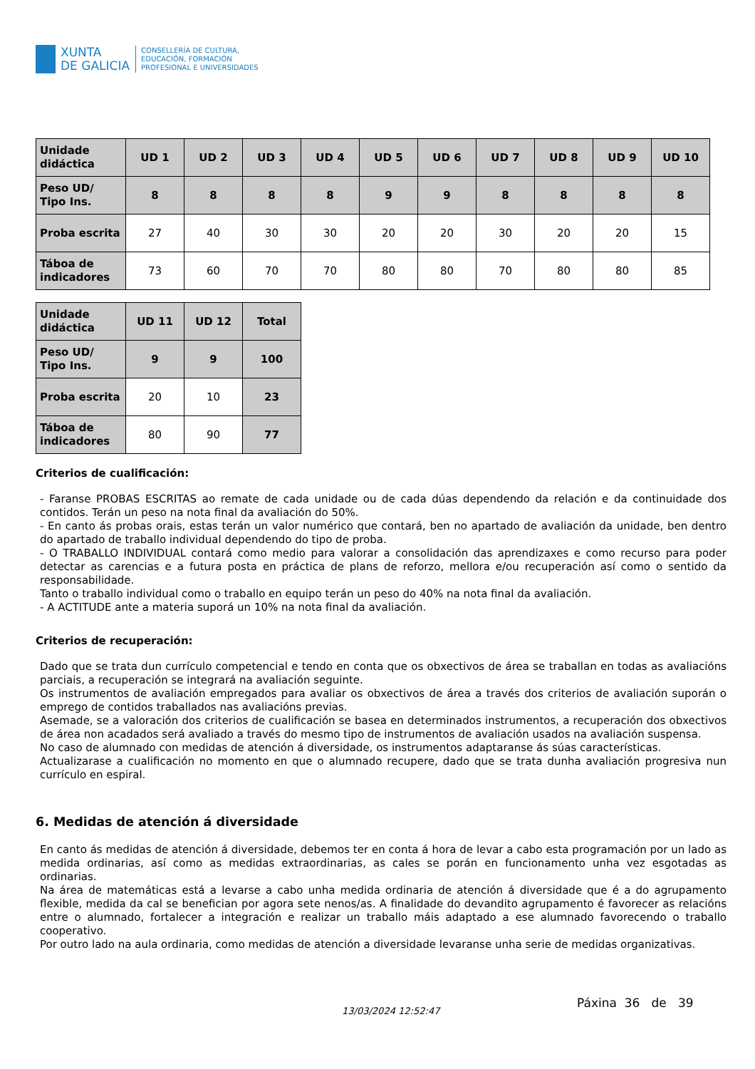XUNTA
DE GALICIA
CONSELLERÍA DE CULTURA,
EDUCACIÓN, FORMACIÓN
PROFESIONAL E UNIVERSIDADES
| Unidade didáctica | UD 1 | UD 2 | UD 3 | UD 4 | UD 5 | UD 6 | UD 7 | UD 8 | UD 9 | UD 10 |
| --- | --- | --- | --- | --- | --- | --- | --- | --- | --- | --- |
| Peso UD/ Tipo Ins. | 8 | 8 | 8 | 8 | 9 | 9 | 8 | 8 | 8 | 8 |
| Proba escrita | 27 | 40 | 30 | 30 | 20 | 20 | 30 | 20 | 20 | 15 |
| Táboa de indicadores | 73 | 60 | 70 | 70 | 80 | 80 | 70 | 80 | 80 | 85 |
| Unidade didáctica | UD 11 | UD 12 | Total |
| --- | --- | --- | --- |
| Peso UD/ Tipo Ins. | 9 | 9 | 100 |
| Proba escrita | 20 | 10 | 23 |
| Táboa de indicadores | 80 | 90 | 77 |
Criterios de cualificación:
- Faranse PROBAS ESCRITAS ao remate de cada unidade ou de cada dúas dependendo da relación e da continuidade dos contidos. Terán un peso na nota final da avaliación do 50%.
- En canto ás probas orais, estas terán un valor numérico que contará, ben no apartado de avaliación da unidade, ben dentro do apartado de traballo individual dependendo do tipo de proba.
- O TRABALLO INDIVIDUAL contará como medio para valorar a consolidación das aprendizaxes e como recurso para poder detectar as carencias e a futura posta en práctica de plans de reforzo, mellora e/ou recuperación así como o sentido da responsabilidade.
Tanto o traballo individual como o traballo en equipo terán un peso do 40% na nota final da avaliación.
- A ACTITUDE ante a materia suporá un 10% na nota final da avaliación.
Criterios de recuperación:
Dado que se trata dun currículo competencial e tendo en conta que os obxectivos de área se traballan en todas as avaliacións parciais, a recuperación se integrará na avaliación seguinte.
Os instrumentos de avaliación empregados para avaliar os obxectivos de área a través dos criterios de avaliación suporán o emprego de contidos traballados nas avaliacións previas.
Asemade, se a valoración dos criterios de cualificación se basea en determinados instrumentos, a recuperación dos obxectivos de área non acadados será avaliado a través do mesmo tipo de instrumentos de avaliación usados na avaliación suspensa.
No caso de alumnado con medidas de atención á diversidade, os instrumentos adaptaranse ás súas características.
Actualizarase a cualificación no momento en que o alumnado recupere, dado que se trata dunha avaliación progresiva nun currículo en espiral.
6. Medidas de atención á diversidade
En canto ás medidas de atención á diversidade, debemos ter en conta á hora de levar a cabo esta programación por un lado as medida ordinarias, así como as medidas extraordinarias, as cales se porán en funcionamento unha vez esgotadas as ordinarias.
Na área de matemáticas está a levarse a cabo unha medida ordinaria de atención á diversidade que é a do agrupamento flexible, medida da cal se benefician por agora sete nenos/as. A finalidade do devandito agrupamento é favorecer as relacións entre o alumnado, fortalecer a integración e realizar un traballo máis adaptado a ese alumnado favorecendo o traballo cooperativo.
Por outro lado na aula ordinaria, como medidas de atención a diversidade levaranse unha serie de medidas organizativas.
13/03/2024 12:52:47
Páxina 36 de 39